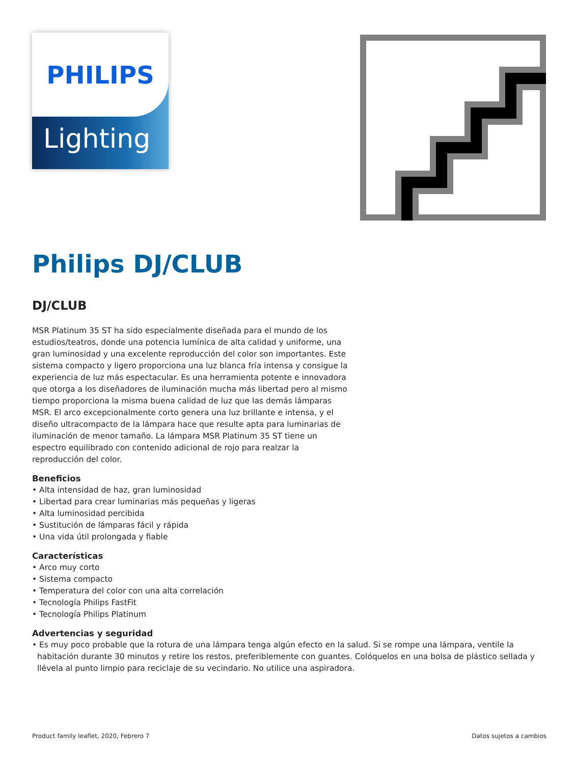PHILIPS
Lighting
Philips DJ/CLUB
DJ/CLUB
MSR Platinum 35 ST ha sido especialmente diseñada para el mundo de los estudios/teatros, donde una potencia lumínica de alta calidad y uniforme, una gran luminosidad y una excelente reproducción del color son importantes. Este sistema compacto y ligero proporciona una luz blanca fría intensa y consigue la experiencia de luz más espectacular. Es una herramienta potente e innovadora que otorga a los diseñadores de iluminación mucha más libertad pero al mismo tiempo proporciona la misma buena calidad de luz que las demás lámparas MSR. El arco excepcionalmente corto genera una luz brillante e intensa, y el diseño ultracompacto de la lámpara hace que resulte apta para luminarias de iluminación de menor tamaño. La lámpara MSR Platinum 35 ST tiene un espectro equilibrado con contenido adicional de rojo para realzar la reproducción del color.
Beneficios
• Alta intensidad de haz, gran luminosidad
• Libertad para crear luminarias más pequeñas y ligeras
• Alta luminosidad percibida
• Sustitución de lámparas fácil y rápida
• Una vida útil prolongada y fiable
Características
• Arco muy corto
• Sistema compacto
• Temperatura del color con una alta correlación
• Tecnología Philips FastFit
• Tecnología Philips Platinum
Advertencias y seguridad
• Es muy poco probable que la rotura de una lámpara tenga algún efecto en la salud. Si se rompe una lámpara, ventile la habitación durante 30 minutos y retire los restos, preferiblemente con guantes. Colóquelos en una bolsa de plástico sellada y llévela al punto limpio para reciclaje de su vecindario. No utilice una aspiradora.
Product family leaflet, 2020, Febrero 7 Datos sujetos a cambios